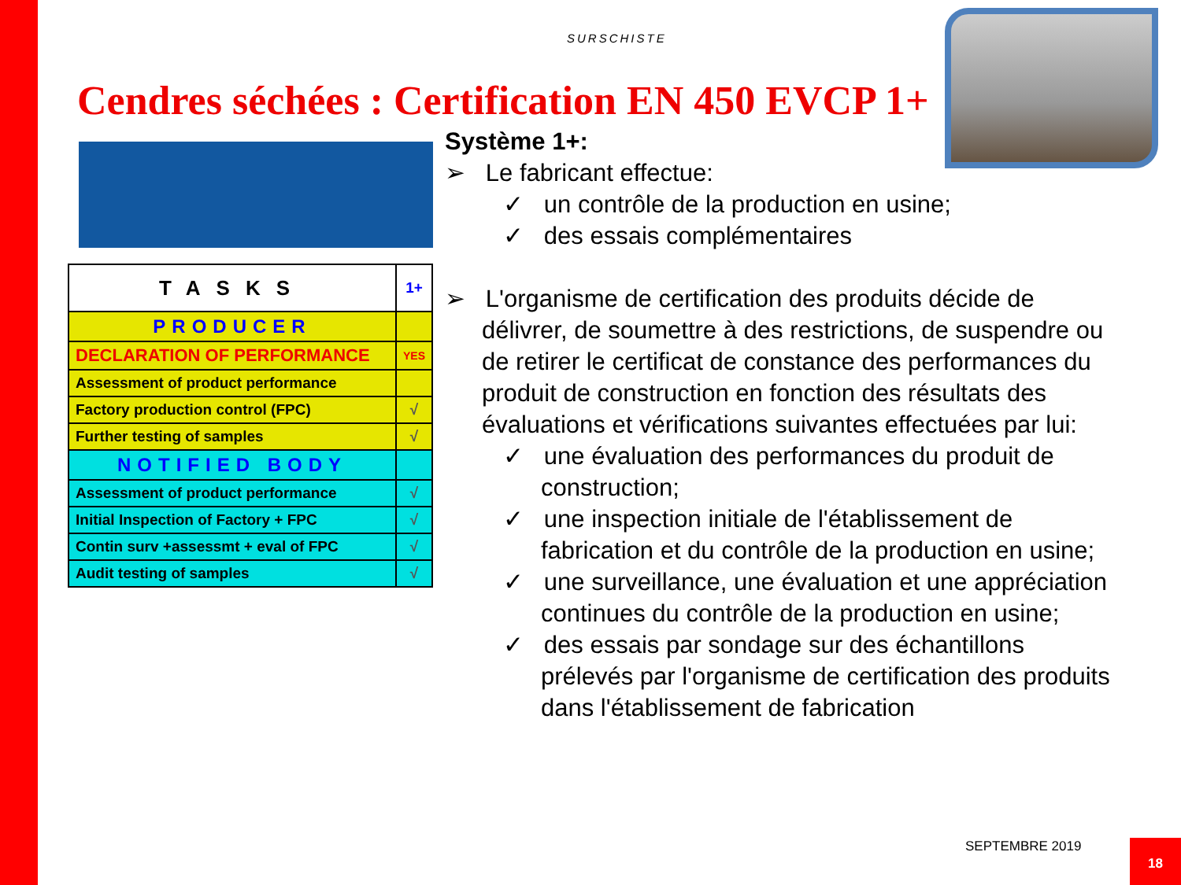SURSCHISTE
Cendres séchées : Certification EN 450 EVCP 1+
| TASKS | 1+ |
| --- | --- |
| PRODUCER | |
| DECLARATION OF PERFORMANCE | YES |
| Assessment of product performance | |
| Factory production control (FPC) | √ |
| Further testing of samples | √ |
| NOTIFIED BODY | |
| Assessment of product performance | √ |
| Initial Inspection of Factory + FPC | √ |
| Contin surv +assessmt + eval of FPC | √ |
| Audit testing of samples | √ |
Système 1+:
➢ Le fabricant effectue:
✓ un contrôle de la production en usine;
✓ des essais complémentaires
➢ L'organisme de certification des produits décide de délivrer, de soumettre à des restrictions, de suspendre ou de retirer le certificat de constance des performances du produit de construction en fonction des résultats des évaluations et vérifications suivantes effectuées par lui:
✓ une évaluation des performances du produit de construction;
✓ une inspection initiale de l'établissement de fabrication et du contrôle de la production en usine;
✓ une surveillance, une évaluation et une appréciation continues du contrôle de la production en usine;
✓ des essais par sondage sur des échantillons prélevés par l'organisme de certification des produits dans l'établissement de fabrication
SEPTEMBRE 2019 18